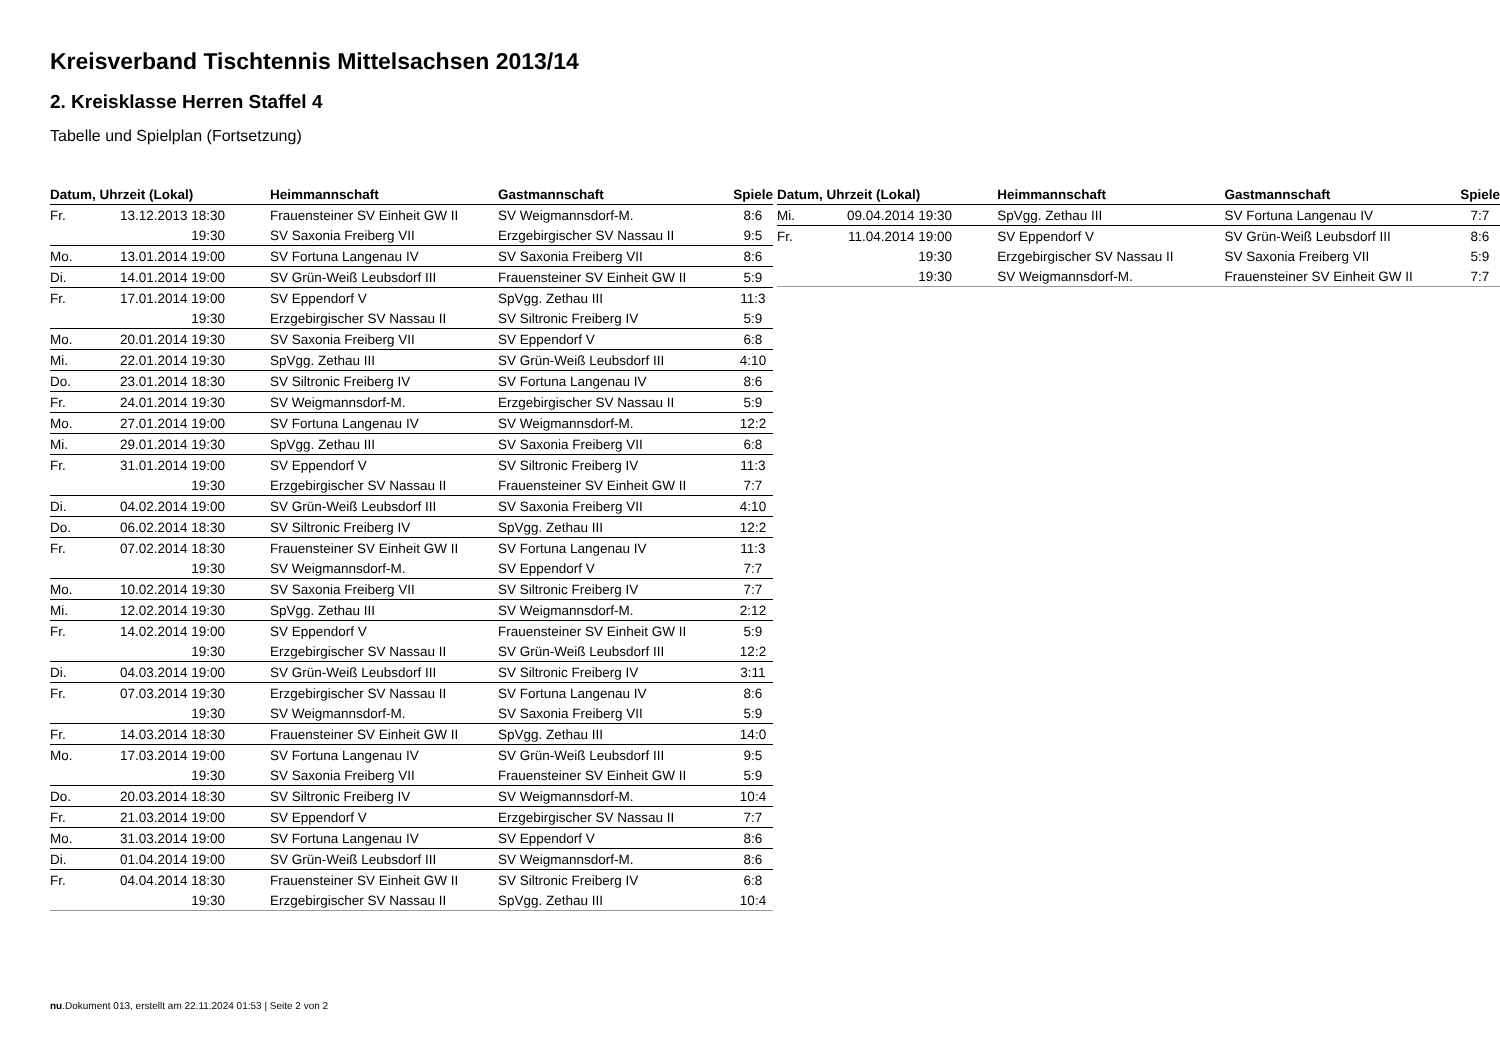Kreisverband Tischtennis Mittelsachsen 2013/14
2. Kreisklasse Herren Staffel 4
Tabelle und Spielplan (Fortsetzung)
| Datum, Uhrzeit (Lokal) | | Heimmannschaft | Gastmannschaft | Spiele |
| --- | --- | --- | --- | --- |
| Fr. | 13.12.2013 18:30 | Frauensteiner SV Einheit GW II | SV Weigmannsdorf-M. | 8:6 |
| | 19:30 | SV Saxonia Freiberg VII | Erzgebirgischer SV Nassau II | 9:5 |
| Mo. | 13.01.2014 19:00 | SV Fortuna Langenau IV | SV Saxonia Freiberg VII | 8:6 |
| Di. | 14.01.2014 19:00 | SV Grün-Weiß Leubsdorf III | Frauensteiner SV Einheit GW II | 5:9 |
| Fr. | 17.01.2014 19:00 | SV Eppendorf V | SpVgg. Zethau III | 11:3 |
| | 19:30 | Erzgebirgischer SV Nassau II | SV Siltronic Freiberg IV | 5:9 |
| Mo. | 20.01.2014 19:30 | SV Saxonia Freiberg VII | SV Eppendorf V | 6:8 |
| Mi. | 22.01.2014 19:30 | SpVgg. Zethau III | SV Grün-Weiß Leubsdorf III | 4:10 |
| Do. | 23.01.2014 18:30 | SV Siltronic Freiberg IV | SV Fortuna Langenau IV | 8:6 |
| Fr. | 24.01.2014 19:30 | SV Weigmannsdorf-M. | Erzgebirgischer SV Nassau II | 5:9 |
| Mo. | 27.01.2014 19:00 | SV Fortuna Langenau IV | SV Weigmannsdorf-M. | 12:2 |
| Mi. | 29.01.2014 19:30 | SpVgg. Zethau III | SV Saxonia Freiberg VII | 6:8 |
| Fr. | 31.01.2014 19:00 | SV Eppendorf V | SV Siltronic Freiberg IV | 11:3 |
| | 19:30 | Erzgebirgischer SV Nassau II | Frauensteiner SV Einheit GW II | 7:7 |
| Di. | 04.02.2014 19:00 | SV Grün-Weiß Leubsdorf III | SV Saxonia Freiberg VII | 4:10 |
| Do. | 06.02.2014 18:30 | SV Siltronic Freiberg IV | SpVgg. Zethau III | 12:2 |
| Fr. | 07.02.2014 18:30 | Frauensteiner SV Einheit GW II | SV Fortuna Langenau IV | 11:3 |
| | 19:30 | SV Weigmannsdorf-M. | SV Eppendorf V | 7:7 |
| Mo. | 10.02.2014 19:30 | SV Saxonia Freiberg VII | SV Siltronic Freiberg IV | 7:7 |
| Mi. | 12.02.2014 19:30 | SpVgg. Zethau III | SV Weigmannsdorf-M. | 2:12 |
| Fr. | 14.02.2014 19:00 | SV Eppendorf V | Frauensteiner SV Einheit GW II | 5:9 |
| | 19:30 | Erzgebirgischer SV Nassau II | SV Grün-Weiß Leubsdorf III | 12:2 |
| Di. | 04.03.2014 19:00 | SV Grün-Weiß Leubsdorf III | SV Siltronic Freiberg IV | 3:11 |
| Fr. | 07.03.2014 19:30 | Erzgebirgischer SV Nassau II | SV Fortuna Langenau IV | 8:6 |
| | 19:30 | SV Weigmannsdorf-M. | SV Saxonia Freiberg VII | 5:9 |
| Fr. | 14.03.2014 18:30 | Frauensteiner SV Einheit GW II | SpVgg. Zethau III | 14:0 |
| Mo. | 17.03.2014 19:00 | SV Fortuna Langenau IV | SV Grün-Weiß Leubsdorf III | 9:5 |
| | 19:30 | SV Saxonia Freiberg VII | Frauensteiner SV Einheit GW II | 5:9 |
| Do. | 20.03.2014 18:30 | SV Siltronic Freiberg IV | SV Weigmannsdorf-M. | 10:4 |
| Fr. | 21.03.2014 19:00 | SV Eppendorf V | Erzgebirgischer SV Nassau II | 7:7 |
| Mo. | 31.03.2014 19:00 | SV Fortuna Langenau IV | SV Eppendorf V | 8:6 |
| Di. | 01.04.2014 19:00 | SV Grün-Weiß Leubsdorf III | SV Weigmannsdorf-M. | 8:6 |
| Fr. | 04.04.2014 18:30 | Frauensteiner SV Einheit GW II | SV Siltronic Freiberg IV | 6:8 |
| | 19:30 | Erzgebirgischer SV Nassau II | SpVgg. Zethau III | 10:4 |
| Datum, Uhrzeit (Lokal) | | Heimmannschaft | Gastmannschaft | Spiele |
| --- | --- | --- | --- | --- |
| Mi. | 09.04.2014 19:30 | SpVgg. Zethau III | SV Fortuna Langenau IV | 7:7 |
| Fr. | 11.04.2014 19:00 | SV Eppendorf V | SV Grün-Weiß Leubsdorf III | 8:6 |
| | 19:30 | Erzgebirgischer SV Nassau II | SV Saxonia Freiberg VII | 5:9 |
| | 19:30 | SV Weigmannsdorf-M. | Frauensteiner SV Einheit GW II | 7:7 |
nu.Dokument 013, erstellt am 22.11.2024 01:53 | Seite 2 von 2